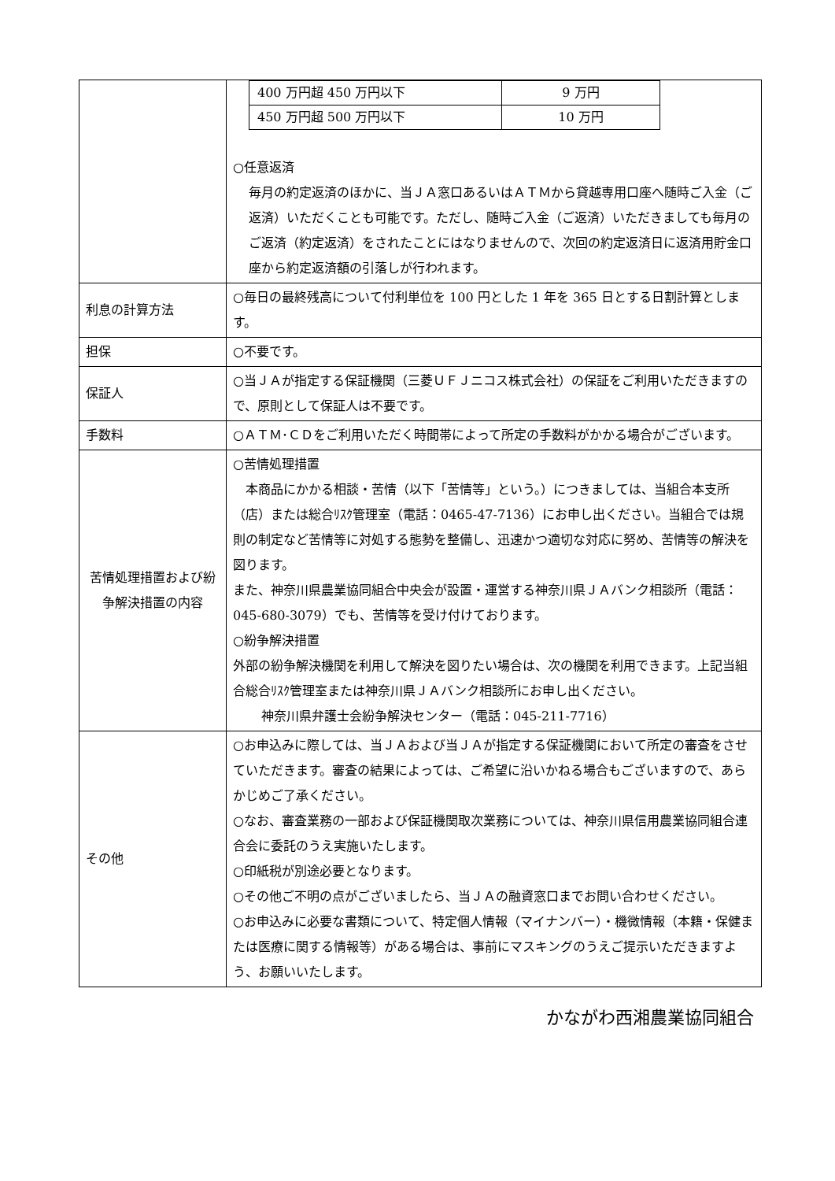| | / 400 万円超 450 万円以下 / 9 万円 / / 450 万円超 500 万円以下 / 10 万円 / ○任意返済 毎月の約定返済のほかに、当ＪＡ窓口あるいはＡＴＭから貸越専用口座へ随時ご入金（ご返済）いただくことも可能です。ただし、随時ご入金（ご返済）いただきましても毎月のご返済（約定返済）をされたことにはなりませんので、次回の約定返済日に返済用貯金口座から約定返済額の引落しが行われます。 |
| 利息の計算方法 | ○毎日の最終残高について付利単位を 100 円とした 1 年を 365 日とする日割計算とします。 |
| 担保 | ○不要です。 |
| 保証人 | ○当ＪＡが指定する保証機関（三菱ＵＦＪニコス株式会社）の保証をご利用いただきますので、原則として保証人は不要です。 |
| 手数料 | ○ＡＴＭ･ＣＤをご利用いただく時間帯によって所定の手数料がかかる場合がございます。 |
| 苦情処理措置および紛争解決措置の内容 | ○苦情処理措置 本商品にかかる相談・苦情（以下「苦情等」という。）につきましては、当組合本支所（店）または総合ﾘｽｸ管理室（電話：0465-47-7136）にお申し出ください。当組合では規則の制定など苦情等に対処する態勢を整備し、迅速かつ適切な対応に努め、苦情等の解決を図ります。 また、神奈川県農業協同組合中央会が設置・運営する神奈川県ＪＡバンク相談所（電話：045-680-3079）でも、苦情等を受け付けております。 ○紛争解決措置 外部の紛争解決機関を利用して解決を図りたい場合は、次の機関を利用できます。上記当組合総合ﾘｽｸ管理室または神奈川県ＪＡバンク相談所にお申し出ください。 神奈川県弁護士会紛争解決センター（電話：045-211-7716） |
| その他 | ○お申込みに際しては、当ＪＡおよび当ＪＡが指定する保証機関において所定の審査をさせていただきます。審査の結果によっては、ご希望に沿いかねる場合もございますので、あらかじめご了承ください。 ○なお、審査業務の一部および保証機関取次業務については、神奈川県信用農業協同組合連合会に委託のうえ実施いたします。 ○印紙税が別途必要となります。 ○その他ご不明の点がございましたら、当ＪＡの融資窓口までお問い合わせください。 ○お申込みに必要な書類について、特定個人情報（マイナンバー）・機微情報（本籍・保健または医療に関する情報等）がある場合は、事前にマスキングのうえご提示いただきますよう、お願いいたします。 |
かながわ西湘農業協同組合